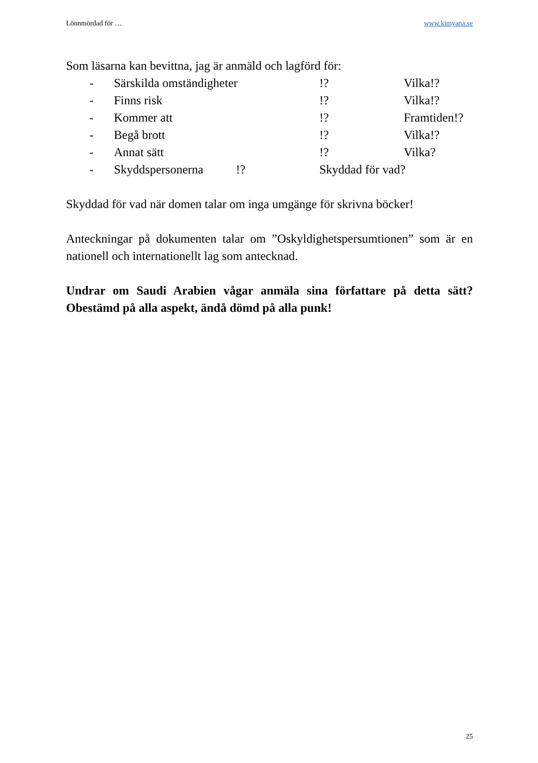Lönnmördad för … www.kimyana.se
Som läsarna kan bevittna, jag är anmäld och lagförd för:
- Särskilda omständigheter!? Vilka!?
- Finns risk!? Vilka!?
- Kommer att!? Framtiden!?
- Begå brott!? Vilka!?
- Annat sätt!? Vilka?
- Skyddspersonerna!? Skyddad för vad?
Skyddad för vad när domen talar om inga umgänge för skrivna böcker!
Anteckningar på dokumenten talar om ”Oskyldighetspersumtionen” som är en nationell och internationellt lag som antecknad.
Undrar om Saudi Arabien vågar anmäla sina författare på detta sätt? Obestämd på alla aspekt, ändå dömd på alla punk!
25